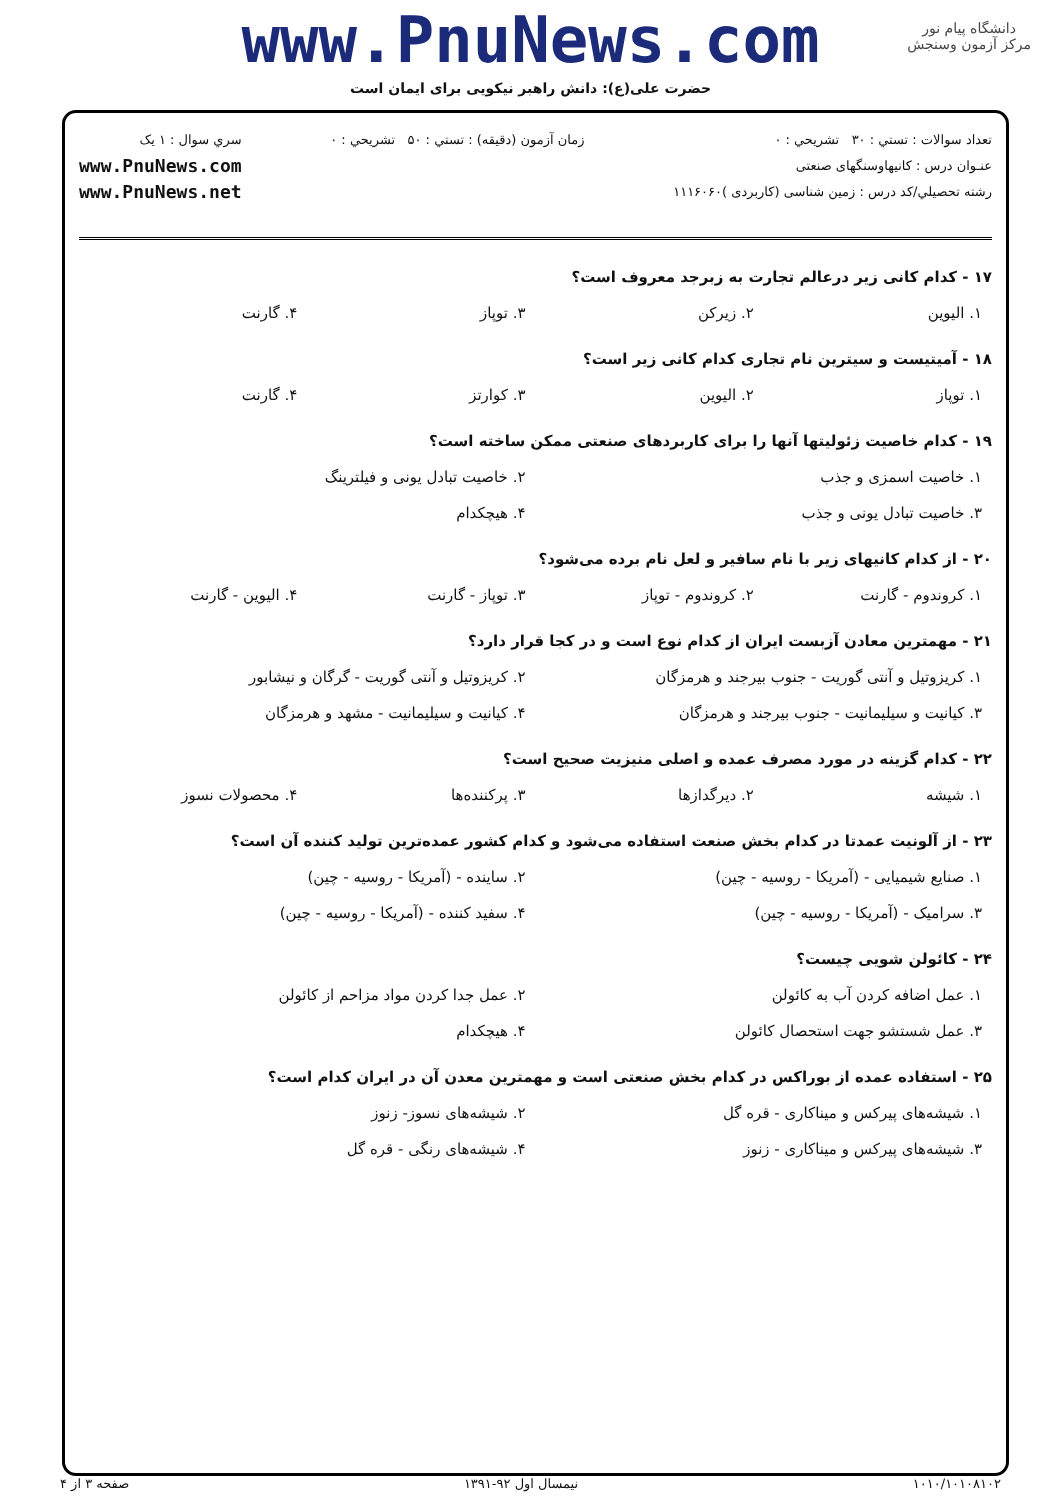دانشگاه پیام نور
مرکز آزمون وسنجش
www.PnuNews.com
حضرت علی(ع): دانش راهبر نیکویی برای ایمان است
تعداد سوالات : تستي : ۳۰ تشريحي : ۰
عنـوان درس : کانیهاوسنگهای صنعتی
رشته تحصيلي/کد درس : زمین شناسی (کاربردی )۱۱۱۶۰۶۰
زمان آزمون (دقيقه) : تستي : ۵۰ تشريحي : ۰
سري سوال : ۱ يک
www.PnuNews.com
www.PnuNews.net
۱۷ - کدام کانی زیر درعالم تجارت به زبرجد معروف است؟
۱. الیوین ۲. زیرکن ۳. توپاز ۴. گارنت
۱۸ - آمیتیست و سیترین نام تجاری کدام کانی زیر است؟
۱. توپاز ۲. الیوین ۳. کوارتز ۴. گارنت
۱۹ - کدام خاصیت زئولیتها آنها را برای کاربردهای صنعتی ممکن ساخته است؟
۱. خاصیت اسمزی و جذب ۲. خاصیت تبادل یونی و فیلترینگ
۳. خاصیت تبادل یونی و جذب ۴. هیچکدام
۲۰ - از کدام کانیهای زیر با نام سافیر و لعل نام برده می‌شود؟
۱. کروندوم - گارنت ۲. کروندوم - توپاز ۳. توپاز - گارنت ۴. الیوین - گارنت
۲۱ - مهمترین معادن آزبست ایران از کدام نوع است و در کجا قرار دارد؟
۱. کریزوتیل و آنتی گوریت - جنوب بیرجند و هرمزگان ۲. کریزوتیل و آنتی گوریت - گرگان و نیشابور
۳. کیانیت و سیلیمانیت - جنوب بیرجند و هرمزگان ۴. کیانیت و سیلیمانیت - مشهد و هرمزگان
۲۲ - کدام گزینه در مورد مصرف عمده و اصلی منیزیت صحیح است؟
۱. شیشه ۲. دیرگدازها ۳. پرکننده‌ها ۴. محصولات نسوز
۲۳ - از آلونیت عمدتا در کدام بخش صنعت استفاده می‌شود و کدام کشور عمده‌ترین تولید کننده آن است؟
۱. صنایع شیمیایی - (آمریکا - روسیه - چین) ۲. ساینده - (آمریکا - روسیه - چین)
۳. سرامیک - (آمریکا - روسیه - چین) ۴. سفید کننده - (آمریکا - روسیه - چین)
۲۴ - کائولن شویی چیست؟
۱. عمل اضافه کردن آب به کائولن ۲. عمل جدا کردن مواد مزاحم از کائولن
۳. عمل شستشو جهت استحصال کائولن ۴. هیچکدام
۲۵ - استفاده عمده از بوراکس در کدام بخش صنعتی است و مهمترین معدن آن در ایران کدام است؟
۱. شیشه‌های پیرکس و میناکاری - قره گل ۲. شیشه‌های نسوز- زنوز
۳. شیشه‌های پیرکس و میناکاری - زنوز ۴. شیشه‌های رنگی - قره گل
۱۰۱۰/۱۰۱۰۸۱۰۲ نیمسال اول ۹۲-۱۳۹۱ صفحه ۳ از ۴